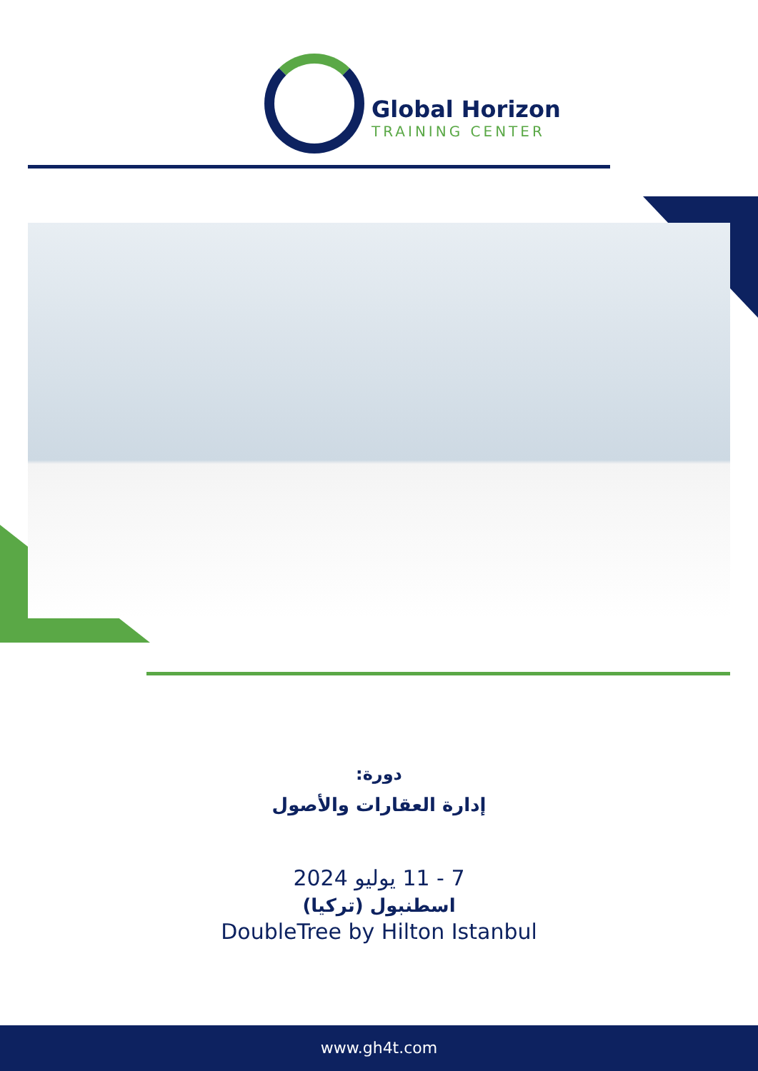Global Horizon
TRAINING CENTER
دورة:
إدارة العقارات والأصول
7 - 11 يوليو 2024
اسطنبول (تركيا)
DoubleTree by Hilton Istanbul
www.gh4t.com